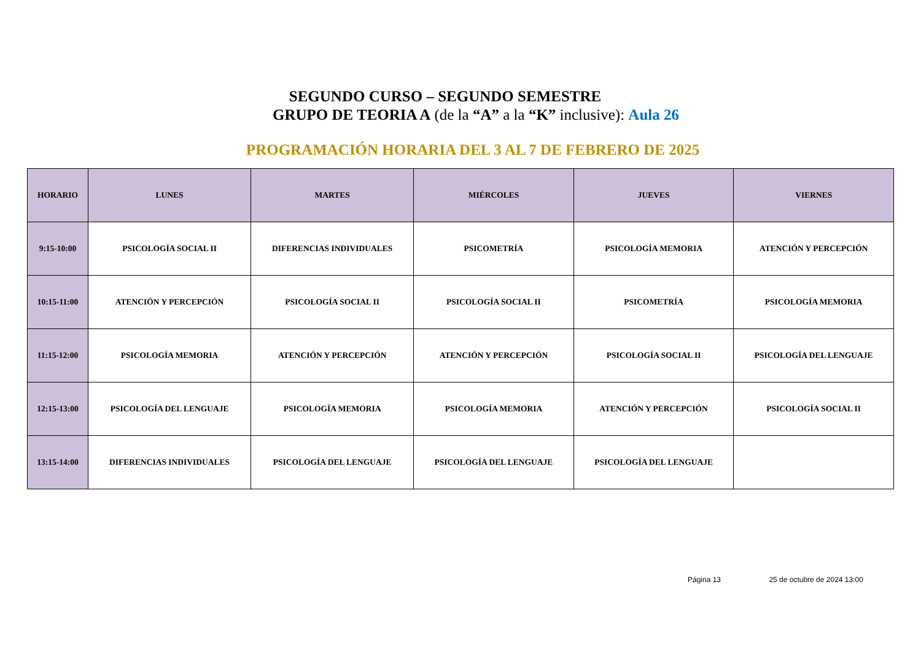SEGUNDO CURSO – SEGUNDO SEMESTRE
GRUPO DE TEORIA A (de la “A” a la “K” inclusive): Aula 26
PROGRAMACIÓN HORARIA DEL 3 AL 7 DE FEBRERO DE 2025
| HORARIO | LUNES | MARTES | MIÉRCOLES | JUEVES | VIERNES |
| --- | --- | --- | --- | --- | --- |
| 9:15-10:00 | PSICOLOGÍA SOCIAL II | DIFERENCIAS INDIVIDUALES | PSICOMETRÍA | PSICOLOGÍA MEMORIA | ATENCIÓN Y PERCEPCIÓN |
| 10:15-11:00 | ATENCIÓN Y PERCEPCIÓN | PSICOLOGÍA SOCIAL II | PSICOLOGÍA SOCIAL II | PSICOMETRÍA | PSICOLOGÍA MEMORIA |
| 11:15-12:00 | PSICOLOGÍA MEMORIA | ATENCIÓN Y PERCEPCIÓN | ATENCIÓN Y PERCEPCIÓN | PSICOLOGÍA SOCIAL II | PSICOLOGÍA DEL LENGUAJE |
| 12:15-13:00 | PSICOLOGÍA DEL LENGUAJE | PSICOLOGÍA MEMORIA | PSICOLOGÍA MEMORIA | ATENCIÓN Y PERCEPCIÓN | PSICOLOGÍA SOCIAL II |
| 13:15-14:00 | DIFERENCIAS INDIVIDUALES | PSICOLOGÍA DEL LENGUAJE | PSICOLOGÍA DEL LENGUAJE | PSICOLOGÍA DEL LENGUAJE | |
Página 13 25 de octubre de 2024 13:00